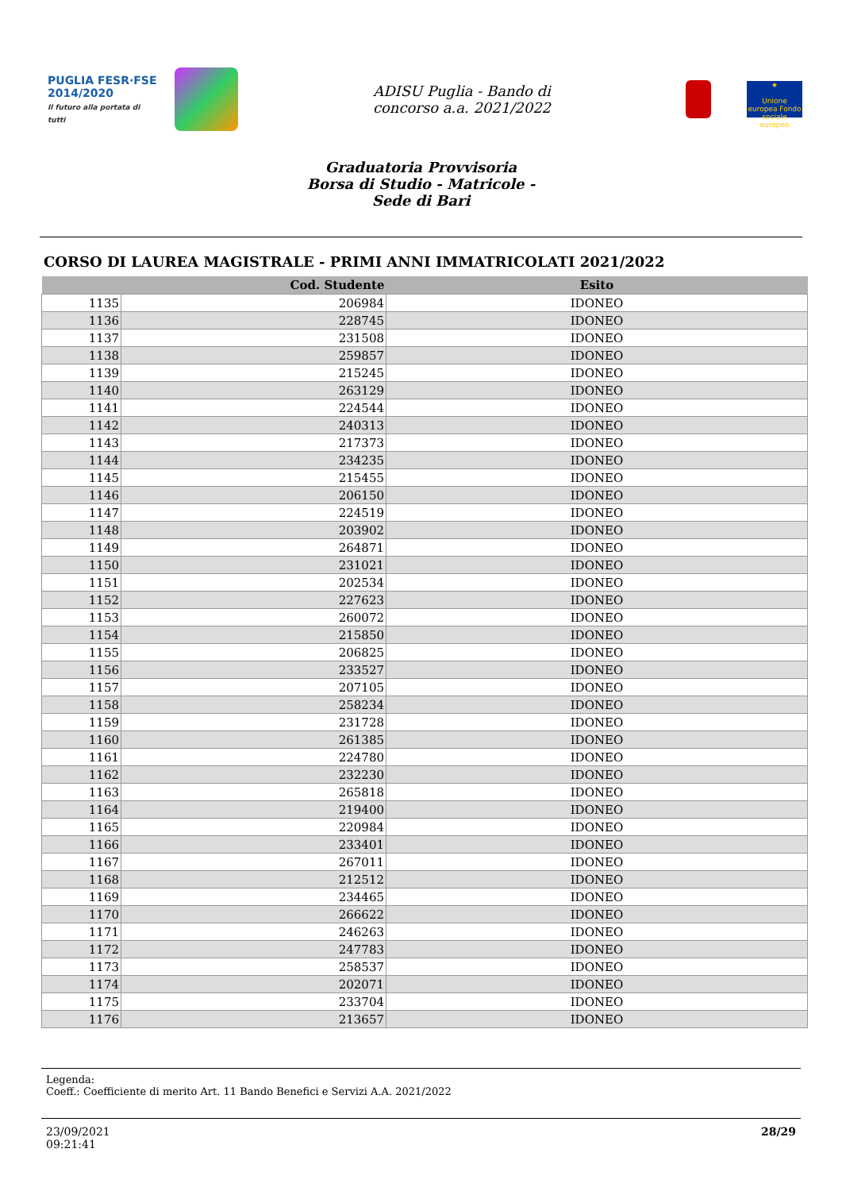PUGLIA FESR·FSE 2014/2020
Il futuro alla portata di tutti
ADISU Puglia - Bando di
concorso a.a. 2021/2022
★
Unione europea Fondo sociale europeo
Graduatoria Provvisoria
Borsa di Studio - Matricole -
Sede di Bari
CORSO DI LAUREA MAGISTRALE - PRIMI ANNI IMMATRICOLATI 2021/2022
| | Cod. Studente | Esito |
| --- | --- | --- |
| 1135 | 206984 | IDONEO |
| 1136 | 228745 | IDONEO |
| 1137 | 231508 | IDONEO |
| 1138 | 259857 | IDONEO |
| 1139 | 215245 | IDONEO |
| 1140 | 263129 | IDONEO |
| 1141 | 224544 | IDONEO |
| 1142 | 240313 | IDONEO |
| 1143 | 217373 | IDONEO |
| 1144 | 234235 | IDONEO |
| 1145 | 215455 | IDONEO |
| 1146 | 206150 | IDONEO |
| 1147 | 224519 | IDONEO |
| 1148 | 203902 | IDONEO |
| 1149 | 264871 | IDONEO |
| 1150 | 231021 | IDONEO |
| 1151 | 202534 | IDONEO |
| 1152 | 227623 | IDONEO |
| 1153 | 260072 | IDONEO |
| 1154 | 215850 | IDONEO |
| 1155 | 206825 | IDONEO |
| 1156 | 233527 | IDONEO |
| 1157 | 207105 | IDONEO |
| 1158 | 258234 | IDONEO |
| 1159 | 231728 | IDONEO |
| 1160 | 261385 | IDONEO |
| 1161 | 224780 | IDONEO |
| 1162 | 232230 | IDONEO |
| 1163 | 265818 | IDONEO |
| 1164 | 219400 | IDONEO |
| 1165 | 220984 | IDONEO |
| 1166 | 233401 | IDONEO |
| 1167 | 267011 | IDONEO |
| 1168 | 212512 | IDONEO |
| 1169 | 234465 | IDONEO |
| 1170 | 266622 | IDONEO |
| 1171 | 246263 | IDONEO |
| 1172 | 247783 | IDONEO |
| 1173 | 258537 | IDONEO |
| 1174 | 202071 | IDONEO |
| 1175 | 233704 | IDONEO |
| 1176 | 213657 | IDONEO |
Legenda:
Coeff.: Coefficiente di merito Art. 11 Bando Benefici e Servizi A.A. 2021/2022
23/09/2021
09:21:41
28/29